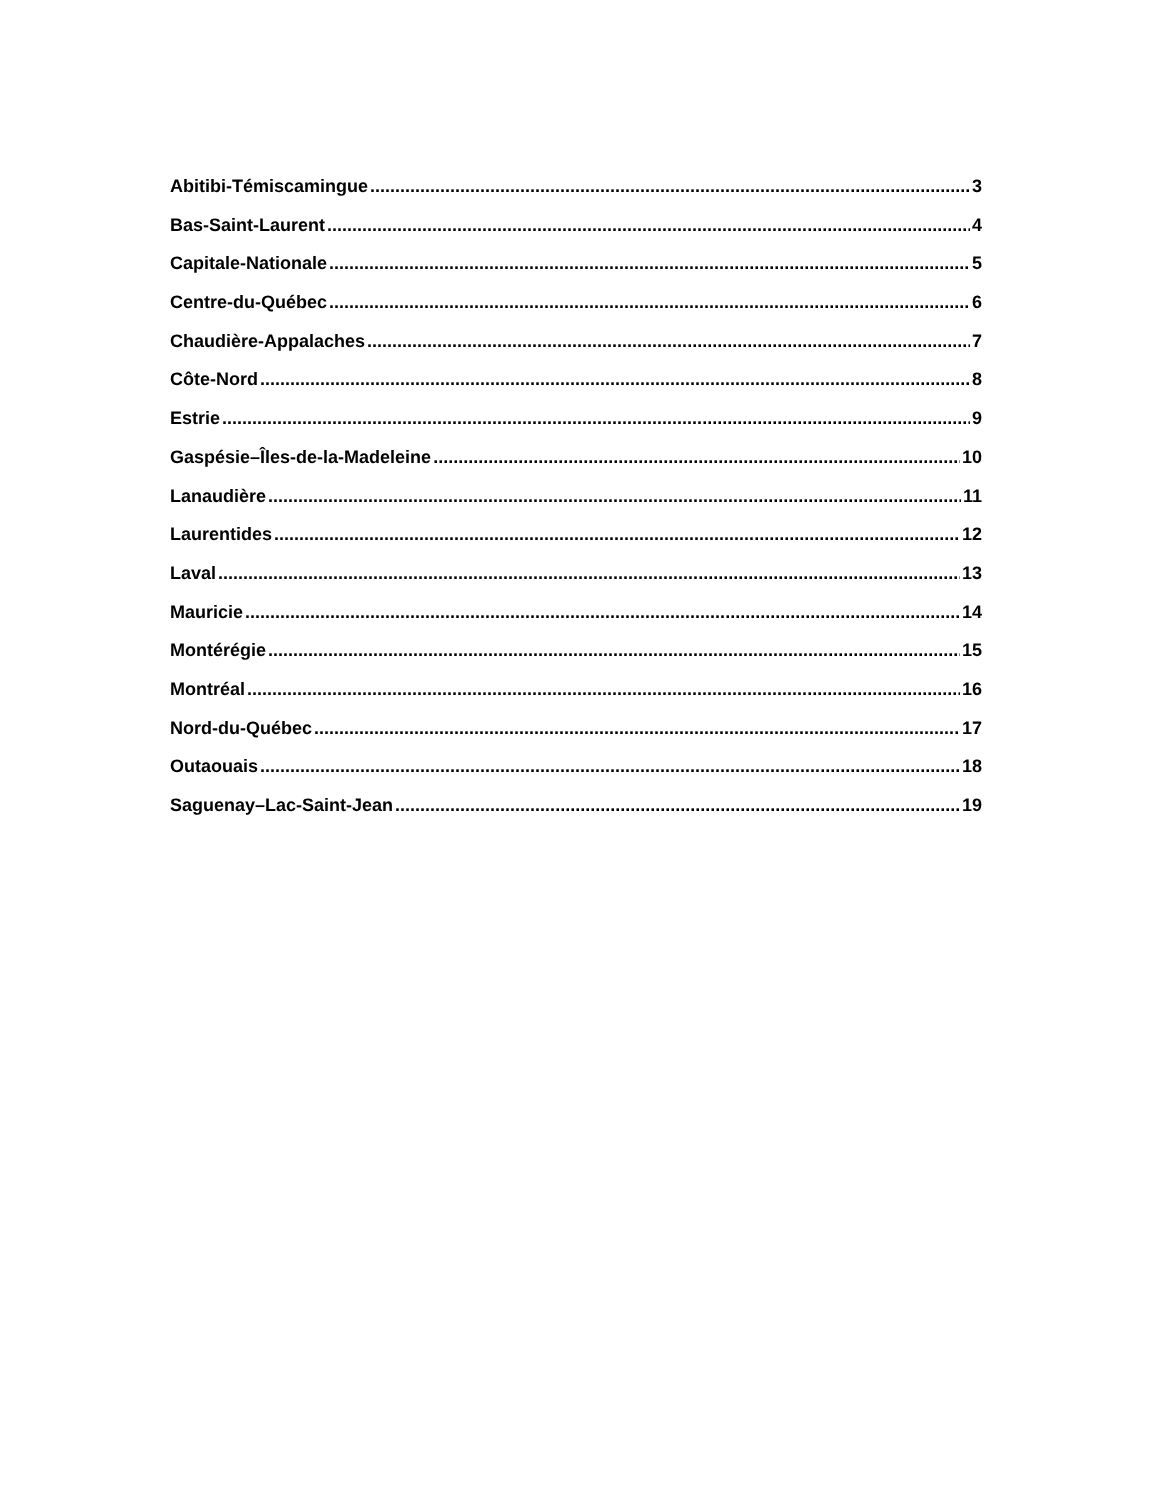Abitibi-Témiscamingue 3
Bas-Saint-Laurent 4
Capitale-Nationale 5
Centre-du-Québec 6
Chaudière-Appalaches 7
Côte-Nord 8
Estrie 9
Gaspésie–Îles-de-la-Madeleine 10
Lanaudière 11
Laurentides 12
Laval 13
Mauricie 14
Montérégie 15
Montréal 16
Nord-du-Québec 17
Outaouais 18
Saguenay–Lac-Saint-Jean 19